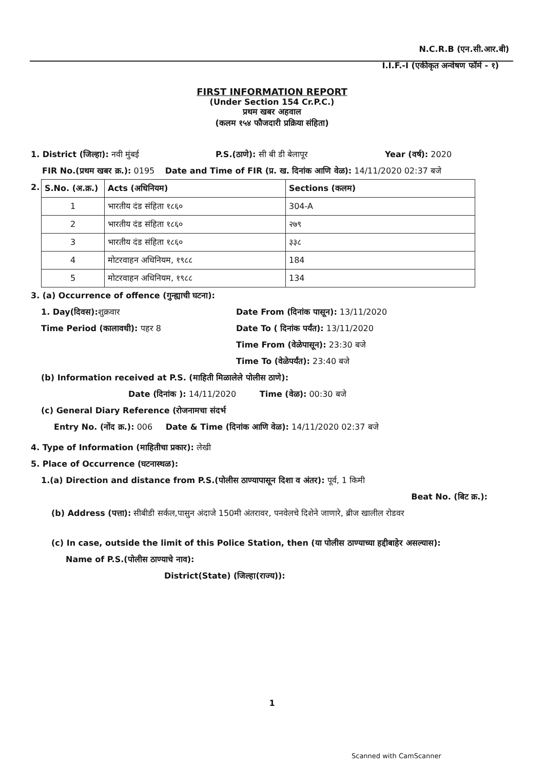N.C.R.B (एन.सी.आर.बी)
I.I.F.-I (एकीकृत अन्वेषण फॉर्म - १)
FIRST INFORMATION REPORT
(Under Section 154 Cr.P.C.)
प्रथम खबर अहवाल
(कलम १५४ फौजदारी प्रक्रिया संहिता)
1. District (जिल्हा): नवी मुंबई P.S.(ठाणे): सी बी डी बेलापूर Year (वर्ष): 2020
FIR No.(प्रथम खबर क्र.): 0195 Date and Time of FIR (प्र. ख. दिनांक आणि वेळ): 14/11/2020 02:37 बजे
2.
| S.No. (अ.क्र.) | Acts (अधिनियम) | Sections (कलम) |
| --- | --- | --- |
| 1 | भारतीय दंड संहिता १८६० | 304-A |
| 2 | भारतीय दंड संहिता १८६० | २७९ |
| 3 | भारतीय दंड संहिता १८६० | ३३८ |
| 4 | मोटरवाहन अधिनियम, १९८८ | 184 |
| 5 | मोटरवाहन अधिनियम, १९८८ | 134 |
3. (a) Occurrence of offence (गुन्ह्याची घटना):
1. Day(दिवस): शुक्रवार
Time Period (कालावधी): पहर 8
Date From (दिनांक पासून): 13/11/2020
Date To ( दिनांक पर्यंत): 13/11/2020
Time From (वेळेपासून): 23:30 बजे
Time To (वेळेपर्यंत): 23:40 बजे
(b) Information received at P.S. (माहिती मिळालेले पोलीस ठाणे):
Date (दिनांक ): 14/11/2020 Time (वेळ): 00:30 बजे
(c) General Diary Reference (रोजनामचा संदर्भ
Entry No. (नोंद क्र.): 006 Date & Time (दिनांक आणि वेळ): 14/11/2020 02:37 बजे
4. Type of Information (माहितीचा प्रकार): लेखी
5. Place of Occurrence (घटनास्थळ):
1.(a) Direction and distance from P.S.(पोलीस ठाण्यापासून दिशा व अंतर): पूर्व, 1 किमी
Beat No. (बिट क्र.):
(b) Address (पत्ता): सीबीडी सर्कल,पासुन अंदाजे 150मी अंतरावर, पनवेलचे दिशेने जाणारे, ब्रीज खालील रोडवर
(c) In case, outside the limit of this Police Station, then (या पोलीस ठाण्याच्या हद्दीबाहेर असल्यास):
Name of P.S.(पोलीस ठाण्याचे नाव):
District(State) (जिल्हा(राज्य)):
1
Scanned with CamScanner